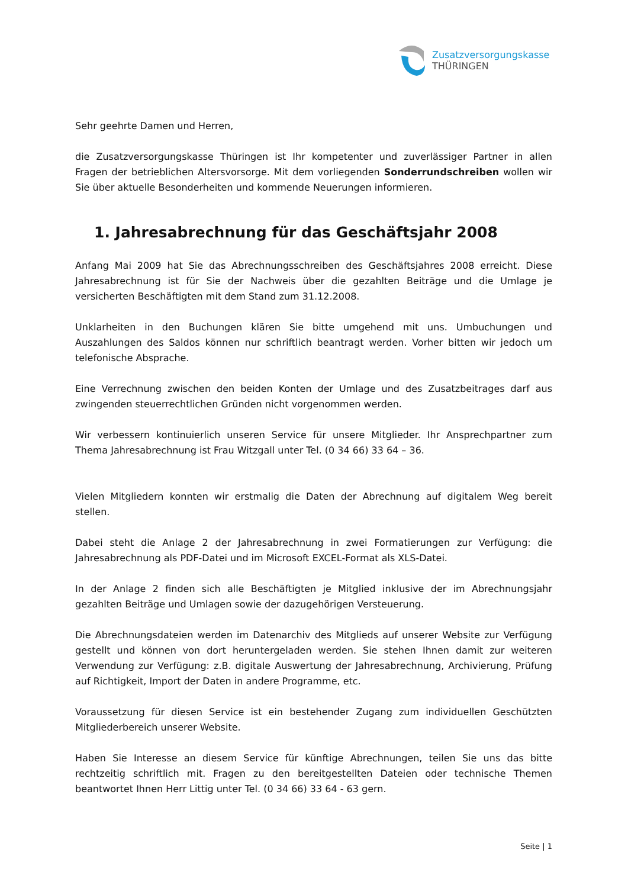Zusatzversorgungskasse
THÜRINGEN
Sehr geehrte Damen und Herren,
die Zusatzversorgungskasse Thüringen ist Ihr kompetenter und zuverlässiger Partner in allen Fragen der betrieblichen Altersvorsorge. Mit dem vorliegenden Sonderrundschreiben wollen wir Sie über aktuelle Besonderheiten und kommende Neuerungen informieren.
1. Jahresabrechnung für das Geschäftsjahr 2008
Anfang Mai 2009 hat Sie das Abrechnungsschreiben des Geschäftsjahres 2008 erreicht. Diese Jahresabrechnung ist für Sie der Nachweis über die gezahlten Beiträge und die Umlage je versicherten Beschäftigten mit dem Stand zum 31.12.2008.
Unklarheiten in den Buchungen klären Sie bitte umgehend mit uns. Umbuchungen und Auszahlungen des Saldos können nur schriftlich beantragt werden. Vorher bitten wir jedoch um telefonische Absprache.
Eine Verrechnung zwischen den beiden Konten der Umlage und des Zusatzbeitrages darf aus zwingenden steuerrechtlichen Gründen nicht vorgenommen werden.
Wir verbessern kontinuierlich unseren Service für unsere Mitglieder. Ihr Ansprechpartner zum Thema Jahresabrechnung ist Frau Witzgall unter Tel. (0 34 66) 33 64 – 36.
Vielen Mitgliedern konnten wir erstmalig die Daten der Abrechnung auf digitalem Weg bereit stellen.
Dabei steht die Anlage 2 der Jahresabrechnung in zwei Formatierungen zur Verfügung: die Jahresabrechnung als PDF-Datei und im Microsoft EXCEL-Format als XLS-Datei.
In der Anlage 2 finden sich alle Beschäftigten je Mitglied inklusive der im Abrechnungsjahr gezahlten Beiträge und Umlagen sowie der dazugehörigen Versteuerung.
Die Abrechnungsdateien werden im Datenarchiv des Mitglieds auf unserer Website zur Verfügung gestellt und können von dort heruntergeladen werden. Sie stehen Ihnen damit zur weiteren Verwendung zur Verfügung: z.B. digitale Auswertung der Jahresabrechnung, Archivierung, Prüfung auf Richtigkeit, Import der Daten in andere Programme, etc.
Voraussetzung für diesen Service ist ein bestehender Zugang zum individuellen Geschützten Mitgliederbereich unserer Website.
Haben Sie Interesse an diesem Service für künftige Abrechnungen, teilen Sie uns das bitte rechtzeitig schriftlich mit. Fragen zu den bereitgestellten Dateien oder technische Themen beantwortet Ihnen Herr Littig unter Tel. (0 34 66) 33 64 - 63 gern.
Seite | 1